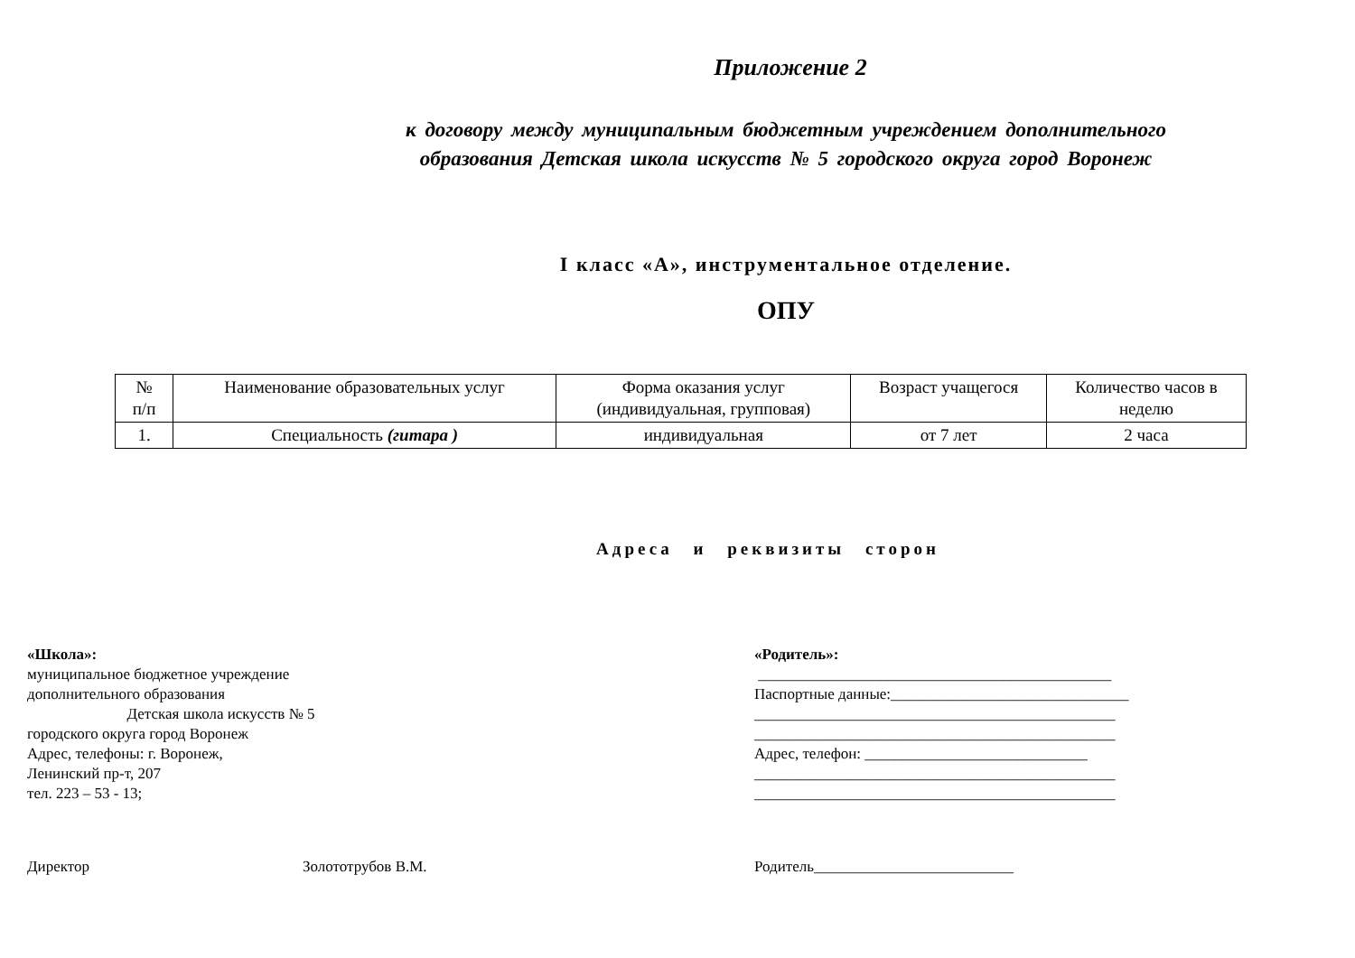Приложение 2
к договору между муниципальным бюджетным учреждением дополнительного
образования Детская школа искусств № 5 городского округа город Воронеж
I класс «А», инструментальное отделение.
ОПУ
| № п/п | Наименование образовательных услуг | Форма оказания услуг (индивидуальная, групповая) | Возраст учащегося | Количество часов в неделю |
| 1. | Специальность (гитара ) | индивидуальная | от 7 лет | 2 часа |
Адреса и реквизиты сторон
«Школа»:
муниципальное бюджетное учреждение
дополнительного образования
Детская школа искусств № 5
городского округа город Воронеж
Адрес, телефоны: г. Воронеж,
Ленинский пр-т, 207
тел. 223 – 53 - 13;
«Родитель»:
______________________________________________
Паспортные данные:_______________________________
_______________________________________________
_______________________________________________
Адрес, телефон: _____________________________
_______________________________________________
_______________________________________________
Директор Золототрубов В.М. Родитель__________________________